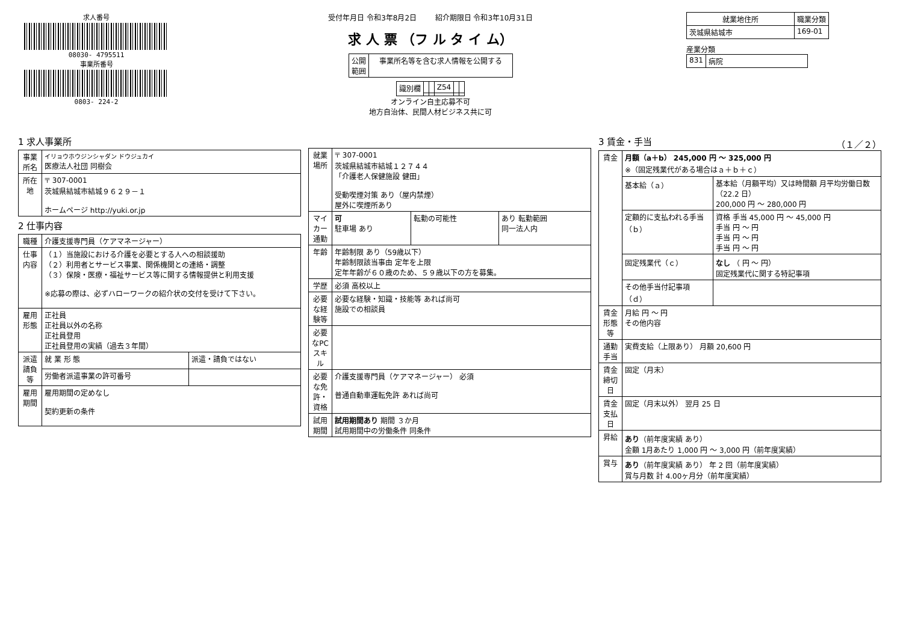求人番号
08030- 4795511
事業所番号
0803- 224-2
受付年月日 令和3年8月2日 紹介期限日 令和3年10月31日
求 人 票 （フ ル タ イ ム）
| 公開 範囲 | 事業所名等を含む求人情報を公開する |
| 識別欄 | | | Z54 | | |
オンライン自主応募不可
地方自治体、民間人材ビジネス共に可
| 就業地住所 | 職業分類 |
| --- | --- |
| 茨城県結城市 | 169-01 |
産業分類
| 831 | 病院 |
1 求人事業所
| 事業所名 | イリョウホウジンシャダン ドウジュカイ 医療法人社団 同樹会 |
| 所在地 | 〒 307-0001 茨城県結城市結城９６２９－１ ホームページ http://yuki.or.jp |
2 仕事内容
| 職種 | 介護支援専門員（ケアマネージャー） | |
| 仕事内容 | （１）当施設における介護を必要とする人への相談援助 （２）利用者とサービス事業、関係機関との連絡・調整 （３）保険・医療・福祉サービス等に関する情報提供と利用支援 ※応募の際は、必ずハローワークの紹介状の交付を受けて下さい。 | |
| 雇用形態 | 正社員 正社員以外の名称 正社員登用 正社員登用の実績（過去３年間） | |
| 派遣請負等 | 就 業 形 態 | 派遣・請負ではない |
| | 労働者派遣事業の許可番号 | |
| 雇用期間 | 雇用期間の定めなし 契約更新の条件 | |
| 就業場所 | 〒 307-0001 茨城県結城市結城１２７４４ 「介護老人保健施設 健田」 受動喫煙対策 あり（屋内禁煙） 屋外に喫煙所あり | | |
| マイカー通勤 | 可 駐車場 あり | 転勤の可能性 | あり 転勤範囲 同一法人内 |
| 年齢 | 年齢制限 あり（59歳以下） 年齢制限該当事由 定年を上限 定年年齢が６０歳のため、５９歳以下の方を募集。 | | |
| 学歴 | 必須 高校以上 | | |
| 必要な経験等 | 必要な経験・知識・技能等 あれば尚可 施設での相談員 | | |
| 必要なPCスキル | | | |
| 必要な免許・資格 | 介護支援専門員（ケアマネージャー） 必須 普通自動車運転免許 あれば尚可 | | |
| 試用期間 | 試用期間あり 期間 ３か月 試用期間中の労働条件 同条件 | | |
3 賃金・手当 （１／２）
| 賃金 | 月額（a＋b） 245,000 円 〜 325,000 円 ※（固定残業代がある場合はａ＋ｂ＋ｃ） | |
| | 基本給（ａ） | 基本給（月額平均）又は時間額 月平均労働日数（22.2 日） 200,000 円 〜 280,000 円 |
| | 定額的に支払われる手当（ｂ） | 資格 手当 45,000 円 〜 45,000 円 手当 円 〜 円 手当 円 〜 円 手当 円 〜 円 |
| | 固定残業代（ｃ） | なし （ 円 〜 円） 固定残業代に関する特記事項 |
| | その他手当付記事項（ｄ） | |
| 賃金形態等 | 月給 円 〜 円 その他内容 | |
| 通勤手当 | 実費支給（上限あり） 月額 20,600 円 | |
| 賃金締切日 | 固定（月末） | |
| 賃金支払日 | 固定（月末以外） 翌月 25 日 | |
| 昇給 | あり （前年度実績 あり） 金額 1月あたり 1,000 円 〜 3,000 円（前年度実績） | |
| 賞与 | あり （前年度実績 あり） 年 2 回（前年度実績） 賞与月数 計 4.00ヶ月分（前年度実績） | |